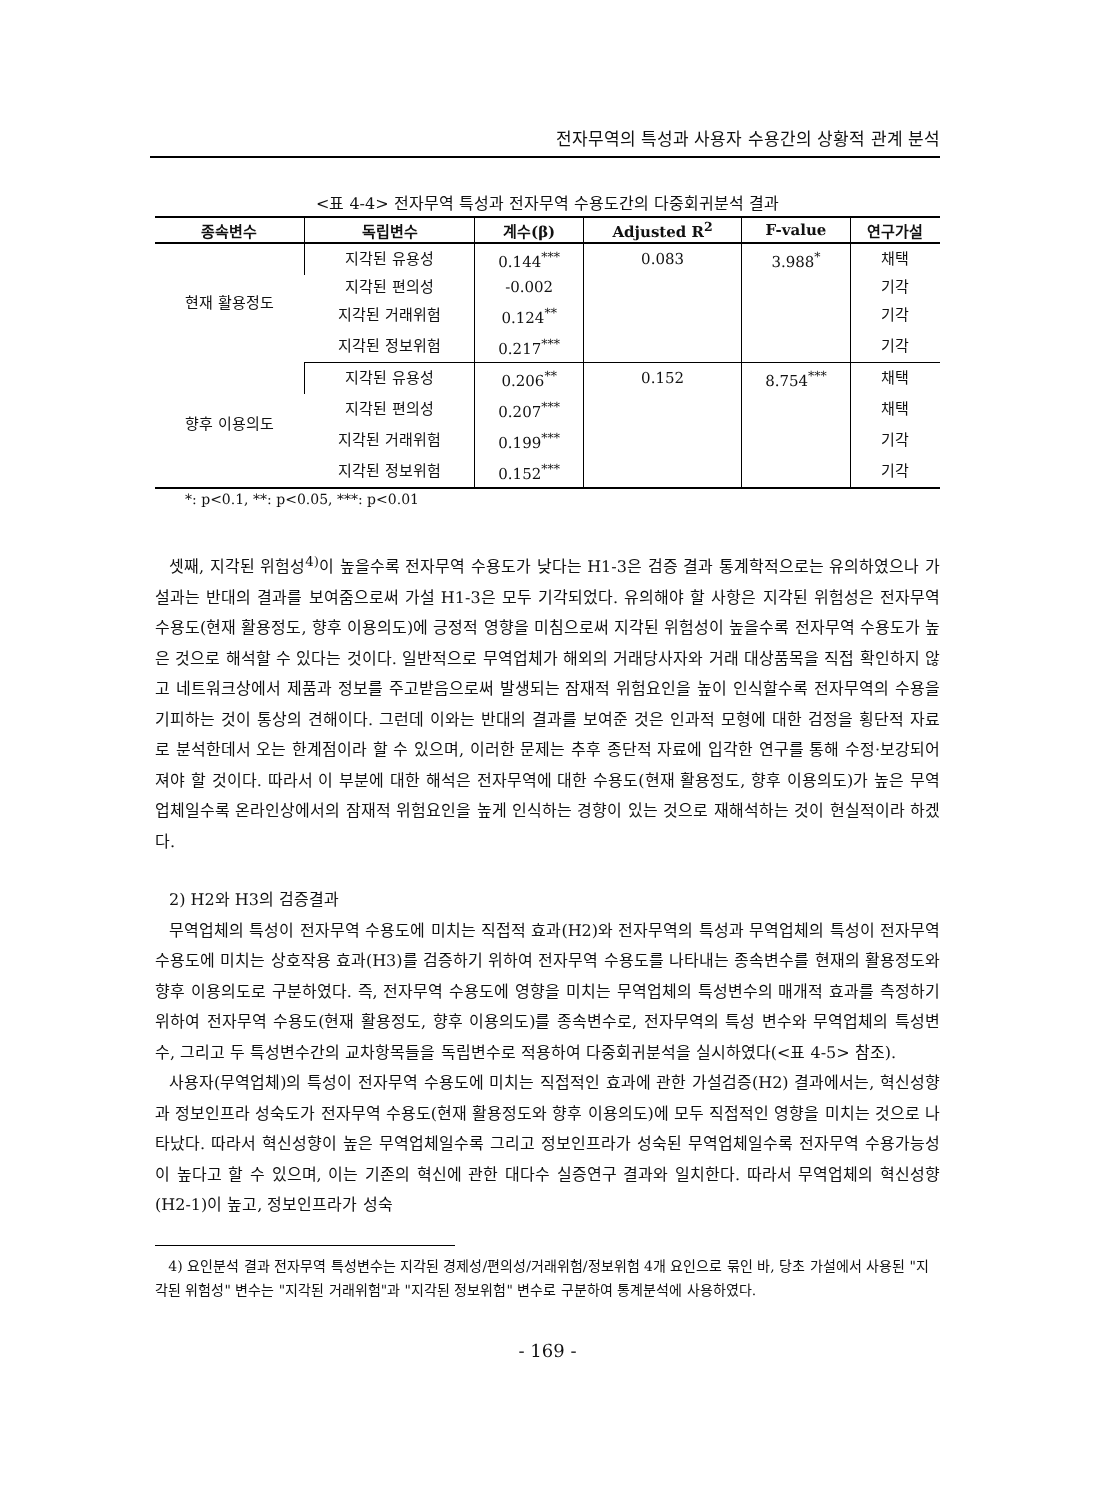전자무역의 특성과 사용자 수용간의 상황적 관계 분석
<표 4-4> 전자무역 특성과 전자무역 수용도간의 다중회귀분석 결과
| 종속변수 | 독립변수 | 계수(β) | Adjusted R<sup>2</sup> | F-value | 연구가설 |
| --- | --- | --- | --- | --- | --- |
| 현재 활용정도 | 지각된 유용성 | 0.144<sup>***</sup> | 0.083 | 3.988<sup>*</sup> | 채택 |
| | 지각된 편의성 | -0.002 | | | 기각 |
| | 지각된 거래위험 | 0.124<sup>**</sup> | | | 기각 |
| | 지각된 정보위험 | 0.217<sup>***</sup> | | | 기각 |
| 향후 이용의도 | 지각된 유용성 | 0.206<sup>**</sup> | 0.152 | 8.754<sup>***</sup> | 채택 |
| | 지각된 편의성 | 0.207<sup>***</sup> | | | 채택 |
| | 지각된 거래위험 | 0.199<sup>***</sup> | | | 기각 |
| | 지각된 정보위험 | 0.152<sup>***</sup> | | | 기각 |
*: p<0.1, **: p<0.05, ***: p<0.01
셋째, 지각된 위험성<sup>4)</sup>이 높을수록 전자무역 수용도가 낮다는 H1-3은 검증 결과 통계학적으로는 유의하였으나 가설과는 반대의 결과를 보여줌으로써 가설 H1-3은 모두 기각되었다. 유의해야 할 사항은 지각된 위험성은 전자무역 수용도(현재 활용정도, 향후 이용의도)에 긍정적 영향을 미침으로써 지각된 위험성이 높을수록 전자무역 수용도가 높은 것으로 해석할 수 있다는 것이다. 일반적으로 무역업체가 해외의 거래당사자와 거래 대상품목을 직접 확인하지 않고 네트워크상에서 제품과 정보를 주고받음으로써 발생되는 잠재적 위험요인을 높이 인식할수록 전자무역의 수용을 기피하는 것이 통상의 견해이다. 그런데 이와는 반대의 결과를 보여준 것은 인과적 모형에 대한 검정을 횡단적 자료로 분석한데서 오는 한계점이라 할 수 있으며, 이러한 문제는 추후 종단적 자료에 입각한 연구를 통해 수정·보강되어져야 할 것이다. 따라서 이 부분에 대한 해석은 전자무역에 대한 수용도(현재 활용정도, 향후 이용의도)가 높은 무역업체일수록 온라인상에서의 잠재적 위험요인을 높게 인식하는 경향이 있는 것으로 재해석하는 것이 현실적이라 하겠다.
2) H2와 H3의 검증결과
무역업체의 특성이 전자무역 수용도에 미치는 직접적 효과(H2)와 전자무역의 특성과 무역업체의 특성이 전자무역 수용도에 미치는 상호작용 효과(H3)를 검증하기 위하여 전자무역 수용도를 나타내는 종속변수를 현재의 활용정도와 향후 이용의도로 구분하였다. 즉, 전자무역 수용도에 영향을 미치는 무역업체의 특성변수의 매개적 효과를 측정하기 위하여 전자무역 수용도(현재 활용정도, 향후 이용의도)를 종속변수로, 전자무역의 특성 변수와 무역업체의 특성변수, 그리고 두 특성변수간의 교차항목들을 독립변수로 적용하여 다중회귀분석을 실시하였다(<표 4-5> 참조).
사용자(무역업체)의 특성이 전자무역 수용도에 미치는 직접적인 효과에 관한 가설검증(H2) 결과에서는, 혁신성향과 정보인프라 성숙도가 전자무역 수용도(현재 활용정도와 향후 이용의도)에 모두 직접적인 영향을 미치는 것으로 나타났다. 따라서 혁신성향이 높은 무역업체일수록 그리고 정보인프라가 성숙된 무역업체일수록 전자무역 수용가능성이 높다고 할 수 있으며, 이는 기존의 혁신에 관한 대다수 실증연구 결과와 일치한다. 따라서 무역업체의 혁신성향(H2-1)이 높고, 정보인프라가 성숙
4) 요인분석 결과 전자무역 특성변수는 지각된 경제성/편의성/거래위험/정보위험 4개 요인으로 묶인 바, 당초 가설에서 사용된 "지각된 위험성" 변수는 "지각된 거래위험"과 "지각된 정보위험" 변수로 구분하여 통계분석에 사용하였다.
- 169 -